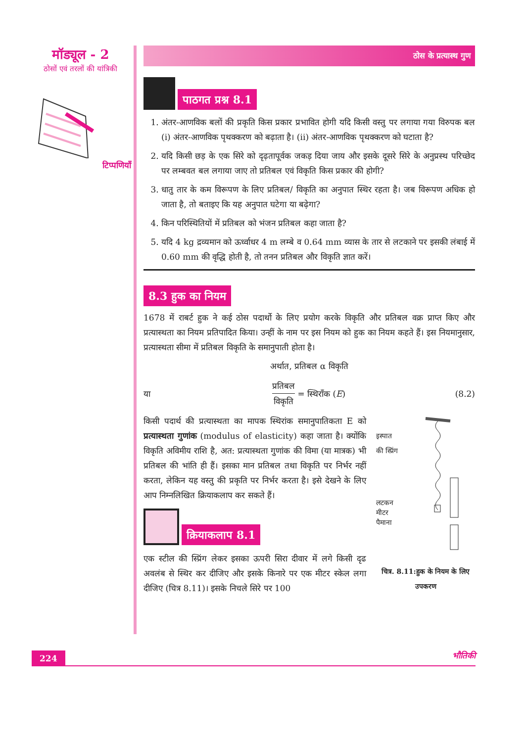मॉड्यूल - 2
ठोसों एवं तरलों की यांत्रिकी
टिप्पणियाँ
ठोस के प्रत्यास्थ गुण
पाठगत प्रश्न 8.1
1. अंतर-आणविक बलों की प्रकृति किस प्रकार प्रभावित होगी यदि किसी वस्तु पर लगाया गया विरुपक बल (i) अंतर-आणविक पृथक्करण को बढ़ाता है। (ii) अंतर-आणविक पृथक्करण को घटाता है?
2. यदि किसी छड़ के एक सिरे को दृढ़तापूर्वक जकड़ दिया जाय और इसके दूसरे सिरे के अनुप्रस्थ परिच्छेद पर लम्बवत बल लगाया जाए तो प्रतिबल एवं विकृति किस प्रकार की होगी?
3. धातु तार के कम विरूपण के लिए प्रतिबल/ विकृति का अनुपात स्थिर रहता है। जब विरूपण अधिक हो जाता है, तो बताइए कि यह अनुपात घटेगा या बढ़ेगा?
4. किन परिस्थितियों में प्रतिबल को भंजन प्रतिबल कहा जाता है?
5. यदि 4 kg द्रव्यमान को ऊर्ध्वाधर 4 m लम्बे व 0.64 mm व्यास के तार से लटकाने पर इसकी लंबाई में 0.60 mm की वृद्धि होती है, तो तनन प्रतिबल और विकृति ज्ञात करें।
8.3 हुक का नियम
1678 में राबर्ट हुक ने कई ठोस पदार्थो के लिए प्रयोग करके विकृति और प्रतिबल वक्र प्राप्त किए और प्रत्यास्थता का नियम प्रतिपादित किया। उन्हीं के नाम पर इस नियम को हुक का नियम कहते हैं। इस नियमानुसार, प्रत्यास्थता सीमा में प्रतिबल विकृति के समानुपाती होता है।
अर्थात, प्रतिबल α विकृति
या प्रतिबल विकृति = स्थिरॉंक (E) (8.2)
इस्पात
की स्प्रिंग
लटकन
मीटर
पैमाना
चित्र. 8.11:हुक के नियम के लिए उपकरण
किसी पदार्थ की प्रत्यास्थता का मापक स्थिरांक समानुपातिकता E को प्रत्यास्थता गुणांक (modulus of elasticity) कहा जाता है। क्योंकि विकृति अविमीय राशि है, अत: प्रत्यास्थता गुणांक की विमा (या मात्रक) भी प्रतिबल की भांति ही हैं। इसका मान प्रतिबल तथा विकृति पर निर्भर नहीं करता, लेकिन यह वस्तु की प्रकृति पर निर्भर करता है। इसे देखने के लिए आप निम्नलिखित क्रियाकलाप कर सकते हैं।
क्रियाकलाप 8.1
एक स्टील की स्प्रिंग लेकर इसका ऊपरी सिरा दीवार में लगे किसी दृढ अवलंब से स्थिर कर दीजिए और इसके किनारे पर एक मीटर स्केल लगा दीजिए (चित्र 8.11)। इसके निचले सिरे पर 100
224 भौतिकी